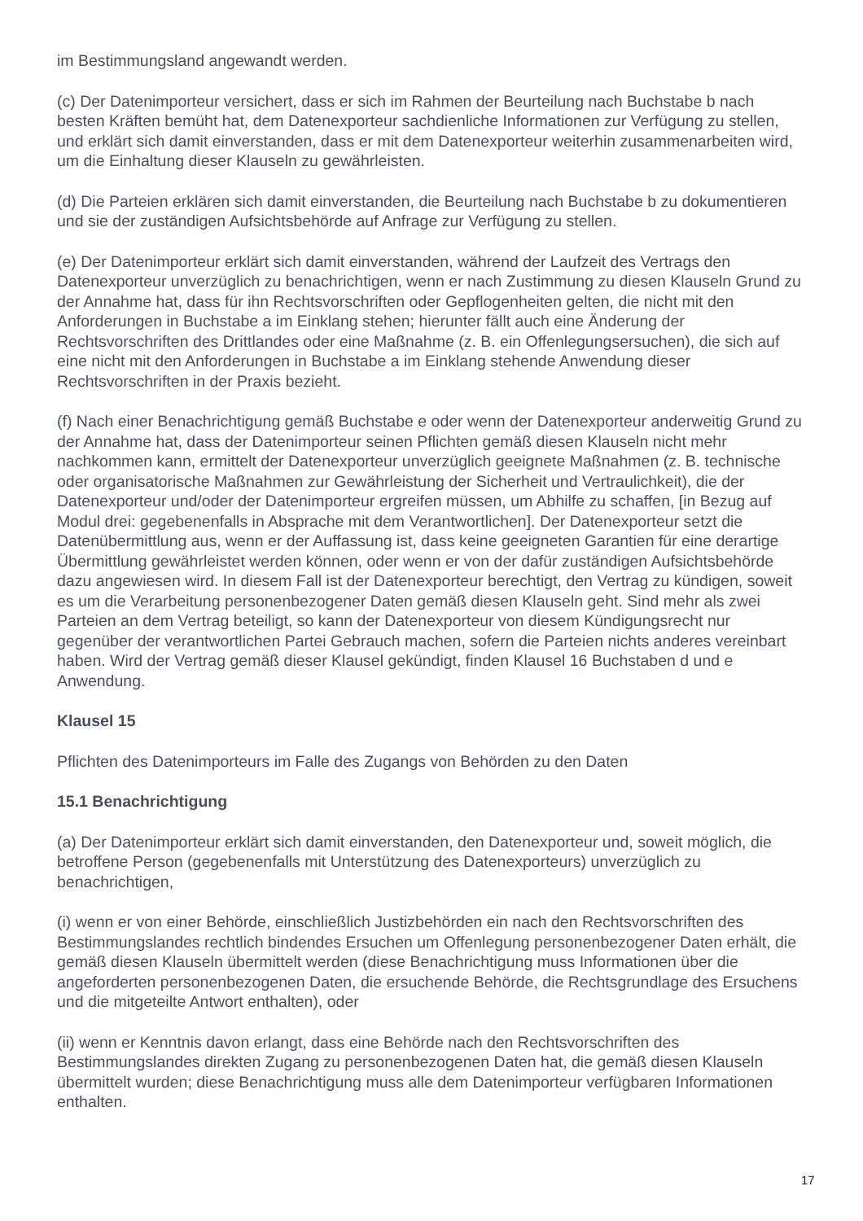im Bestimmungsland angewandt werden.
(c) Der Datenimporteur versichert, dass er sich im Rahmen der Beurteilung nach Buchstabe b nach besten Kräften bemüht hat, dem Datenexporteur sachdienliche Informationen zur Verfügung zu stellen, und erklärt sich damit einverstanden, dass er mit dem Datenexporteur weiterhin zusammenarbeiten wird, um die Einhaltung dieser Klauseln zu gewährleisten.
(d) Die Parteien erklären sich damit einverstanden, die Beurteilung nach Buchstabe b zu dokumentieren und sie der zuständigen Aufsichtsbehörde auf Anfrage zur Verfügung zu stellen.
(e) Der Datenimporteur erklärt sich damit einverstanden, während der Laufzeit des Vertrags den Datenexporteur unverzüglich zu benachrichtigen, wenn er nach Zustimmung zu diesen Klauseln Grund zu der Annahme hat, dass für ihn Rechtsvorschriften oder Gepflogenheiten gelten, die nicht mit den Anforderungen in Buchstabe a im Einklang stehen; hierunter fällt auch eine Änderung der Rechtsvorschriften des Drittlandes oder eine Maßnahme (z. B. ein Offenlegungsersuchen), die sich auf eine nicht mit den Anforderungen in Buchstabe a im Einklang stehende Anwendung dieser Rechtsvorschriften in der Praxis bezieht.
(f) Nach einer Benachrichtigung gemäß Buchstabe e oder wenn der Datenexporteur anderweitig Grund zu der Annahme hat, dass der Datenimporteur seinen Pflichten gemäß diesen Klauseln nicht mehr nachkommen kann, ermittelt der Datenexporteur unverzüglich geeignete Maßnahmen (z. B. technische oder organisatorische Maßnahmen zur Gewährleistung der Sicherheit und Vertraulichkeit), die der Datenexporteur und/oder der Datenimporteur ergreifen müssen, um Abhilfe zu schaffen, [in Bezug auf Modul drei: gegebenenfalls in Absprache mit dem Verantwortlichen]. Der Datenexporteur setzt die Datenübermittlung aus, wenn er der Auffassung ist, dass keine geeigneten Garantien für eine derartige Übermittlung gewährleistet werden können, oder wenn er von der dafür zuständigen Aufsichtsbehörde dazu angewiesen wird. In diesem Fall ist der Datenexporteur berechtigt, den Vertrag zu kündigen, soweit es um die Verarbeitung personenbezogener Daten gemäß diesen Klauseln geht. Sind mehr als zwei Parteien an dem Vertrag beteiligt, so kann der Datenexporteur von diesem Kündigungsrecht nur gegenüber der verantwortlichen Partei Gebrauch machen, sofern die Parteien nichts anderes vereinbart haben. Wird der Vertrag gemäß dieser Klausel gekündigt, finden Klausel 16 Buchstaben d und e Anwendung.
Klausel 15
Pflichten des Datenimporteurs im Falle des Zugangs von Behörden zu den Daten
15.1 Benachrichtigung
(a) Der Datenimporteur erklärt sich damit einverstanden, den Datenexporteur und, soweit möglich, die betroffene Person (gegebenenfalls mit Unterstützung des Datenexporteurs) unverzüglich zu benachrichtigen,
(i) wenn er von einer Behörde, einschließlich Justizbehörden ein nach den Rechtsvorschriften des Bestimmungslandes rechtlich bindendes Ersuchen um Offenlegung personenbezogener Daten erhält, die gemäß diesen Klauseln übermittelt werden (diese Benachrichtigung muss Informationen über die angeforderten personenbezogenen Daten, die ersuchende Behörde, die Rechtsgrundlage des Ersuchens und die mitgeteilte Antwort enthalten), oder
(ii) wenn er Kenntnis davon erlangt, dass eine Behörde nach den Rechtsvorschriften des Bestimmungslandes direkten Zugang zu personenbezogenen Daten hat, die gemäß diesen Klauseln übermittelt wurden; diese Benachrichtigung muss alle dem Datenimporteur verfügbaren Informationen enthalten.
17